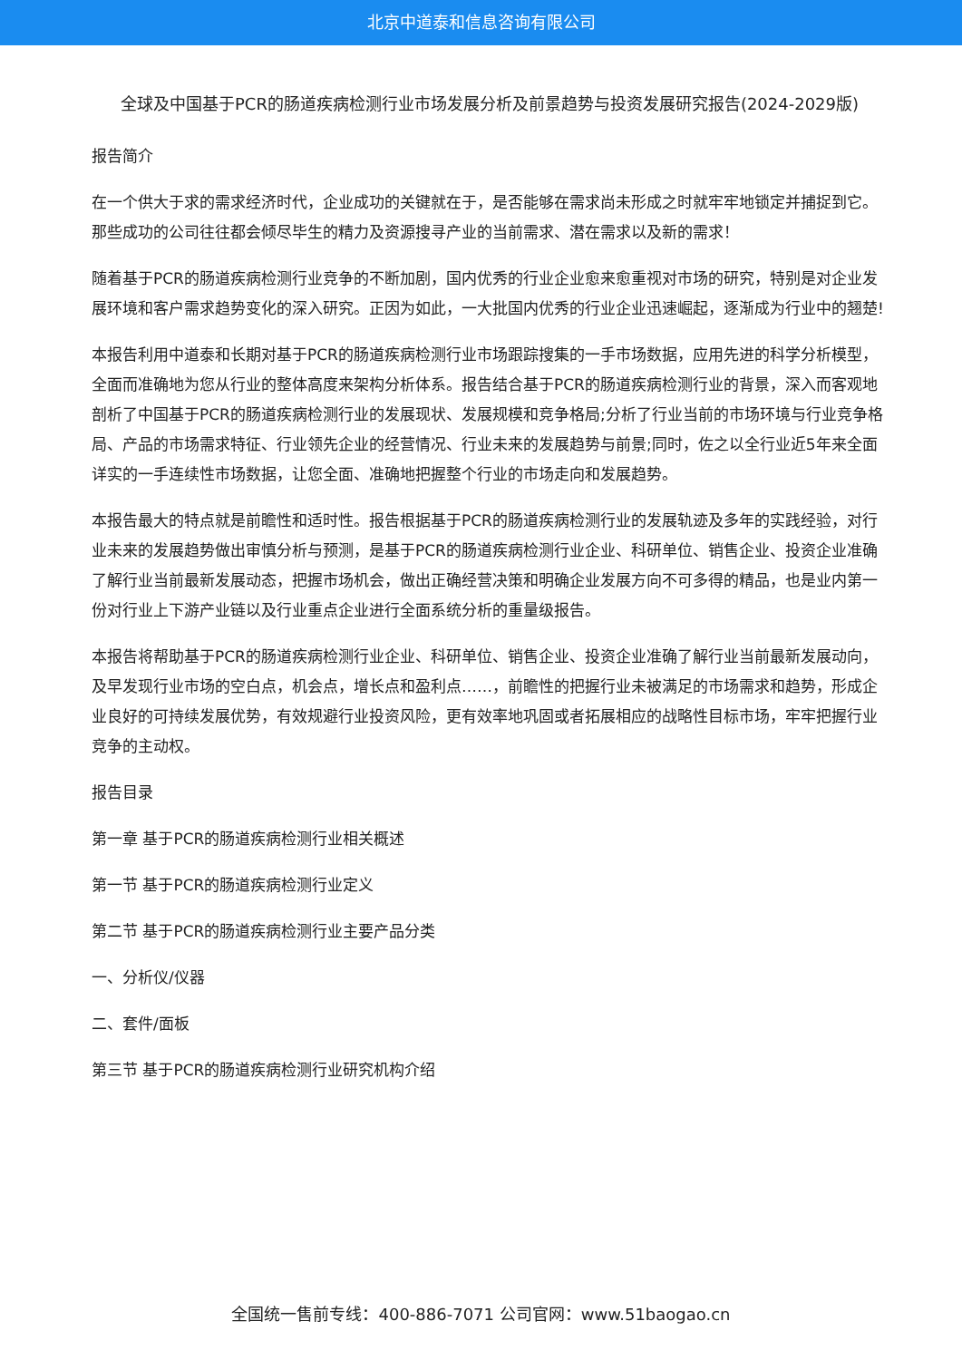北京中道泰和信息咨询有限公司
全球及中国基于PCR的肠道疾病检测行业市场发展分析及前景趋势与投资发展研究报告(2024-2029版)
报告简介
在一个供大于求的需求经济时代，企业成功的关键就在于，是否能够在需求尚未形成之时就牢牢地锁定并捕捉到它。那些成功的公司往往都会倾尽毕生的精力及资源搜寻产业的当前需求、潜在需求以及新的需求！
随着基于PCR的肠道疾病检测行业竞争的不断加剧，国内优秀的行业企业愈来愈重视对市场的研究，特别是对企业发展环境和客户需求趋势变化的深入研究。正因为如此，一大批国内优秀的行业企业迅速崛起，逐渐成为行业中的翘楚!
本报告利用中道泰和长期对基于PCR的肠道疾病检测行业市场跟踪搜集的一手市场数据，应用先进的科学分析模型，全面而准确地为您从行业的整体高度来架构分析体系。报告结合基于PCR的肠道疾病检测行业的背景，深入而客观地剖析了中国基于PCR的肠道疾病检测行业的发展现状、发展规模和竞争格局;分析了行业当前的市场环境与行业竞争格局、产品的市场需求特征、行业领先企业的经营情况、行业未来的发展趋势与前景;同时，佐之以全行业近5年来全面详实的一手连续性市场数据，让您全面、准确地把握整个行业的市场走向和发展趋势。
本报告最大的特点就是前瞻性和适时性。报告根据基于PCR的肠道疾病检测行业的发展轨迹及多年的实践经验，对行业未来的发展趋势做出审慎分析与预测，是基于PCR的肠道疾病检测行业企业、科研单位、销售企业、投资企业准确了解行业当前最新发展动态，把握市场机会，做出正确经营决策和明确企业发展方向不可多得的精品，也是业内第一份对行业上下游产业链以及行业重点企业进行全面系统分析的重量级报告。
本报告将帮助基于PCR的肠道疾病检测行业企业、科研单位、销售企业、投资企业准确了解行业当前最新发展动向，及早发现行业市场的空白点，机会点，增长点和盈利点……，前瞻性的把握行业未被满足的市场需求和趋势，形成企业良好的可持续发展优势，有效规避行业投资风险，更有效率地巩固或者拓展相应的战略性目标市场，牢牢把握行业竞争的主动权。
报告目录
第一章 基于PCR的肠道疾病检测行业相关概述
第一节 基于PCR的肠道疾病检测行业定义
第二节 基于PCR的肠道疾病检测行业主要产品分类
一、分析仪/仪器
二、套件/面板
第三节 基于PCR的肠道疾病检测行业研究机构介绍
全国统一售前专线：400-886-7071 公司官网：www.51baogao.cn